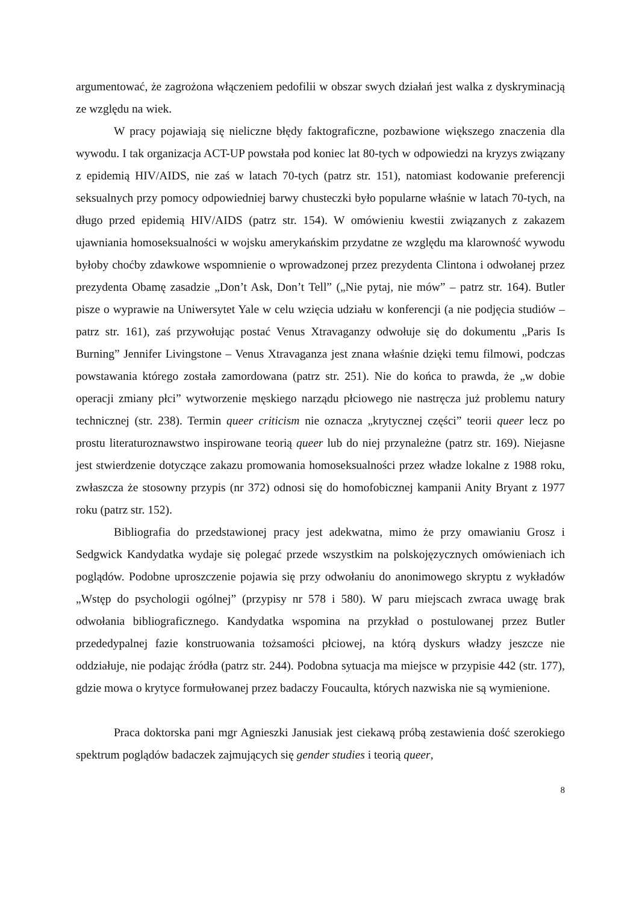argumentować, że zagrożona włączeniem pedofilii w obszar swych działań jest walka z dyskryminacją ze względu na wiek.
W pracy pojawiają się nieliczne błędy faktograficzne, pozbawione większego znaczenia dla wywodu. I tak organizacja ACT-UP powstała pod koniec lat 80-tych w odpowiedzi na kryzys związany z epidemią HIV/AIDS, nie zaś w latach 70-tych (patrz str. 151), natomiast kodowanie preferencji seksualnych przy pomocy odpowiedniej barwy chusteczki było popularne właśnie w latach 70-tych, na długo przed epidemią HIV/AIDS (patrz str. 154). W omówieniu kwestii związanych z zakazem ujawniania homoseksualności w wojsku amerykańskim przydatne ze względu ma klarowność wywodu byłoby choćby zdawkowe wspomnienie o wprowadzonej przez prezydenta Clintona i odwołanej przez prezydenta Obamę zasadzie „Don’t Ask, Don’t Tell” („Nie pytaj, nie mów” – patrz str. 164). Butler pisze o wyprawie na Uniwersytet Yale w celu wzięcia udziału w konferencji (a nie podjęcia studiów – patrz str. 161), zaś przywołując postać Venus Xtravaganzy odwołuje się do dokumentu „Paris Is Burning” Jennifer Livingstone – Venus Xtravaganza jest znana właśnie dzięki temu filmowi, podczas powstawania którego została zamordowana (patrz str. 251). Nie do końca to prawda, że „w dobie operacji zmiany płci” wytworzenie męskiego narządu płciowego nie nastręcza już problemu natury technicznej (str. 238). Termin queer criticism nie oznacza „krytycznej części” teorii queer lecz po prostu literaturoznawstwo inspirowane teorią queer lub do niej przynależne (patrz str. 169). Niejasne jest stwierdzenie dotyczące zakazu promowania homoseksualności przez władze lokalne z 1988 roku, zwłaszcza że stosowny przypis (nr 372) odnosi się do homofobicznej kampanii Anity Bryant z 1977 roku (patrz str. 152).
Bibliografia do przedstawionej pracy jest adekwatna, mimo że przy omawianiu Grosz i Sedgwick Kandydatka wydaje się polegać przede wszystkim na polskojęzycznych omówieniach ich poglądów. Podobne uproszczenie pojawia się przy odwołaniu do anonimowego skryptu z wykładów „Wstęp do psychologii ogólnej” (przypisy nr 578 i 580). W paru miejscach zwraca uwagę brak odwołania bibliograficznego. Kandydatka wspomina na przykład o postulowanej przez Butler przededypalnej fazie konstruowania tożsamości płciowej, na którą dyskurs władzy jeszcze nie oddziałuje, nie podając źródła (patrz str. 244). Podobna sytuacja ma miejsce w przypisie 442 (str. 177), gdzie mowa o krytyce formułowanej przez badaczy Foucaulta, których nazwiska nie są wymienione.
Praca doktorska pani mgr Agnieszki Janusiak jest ciekawą próbą zestawienia dość szerokiego spektrum poglądów badaczek zajmujących się gender studies i teorią queer,
8